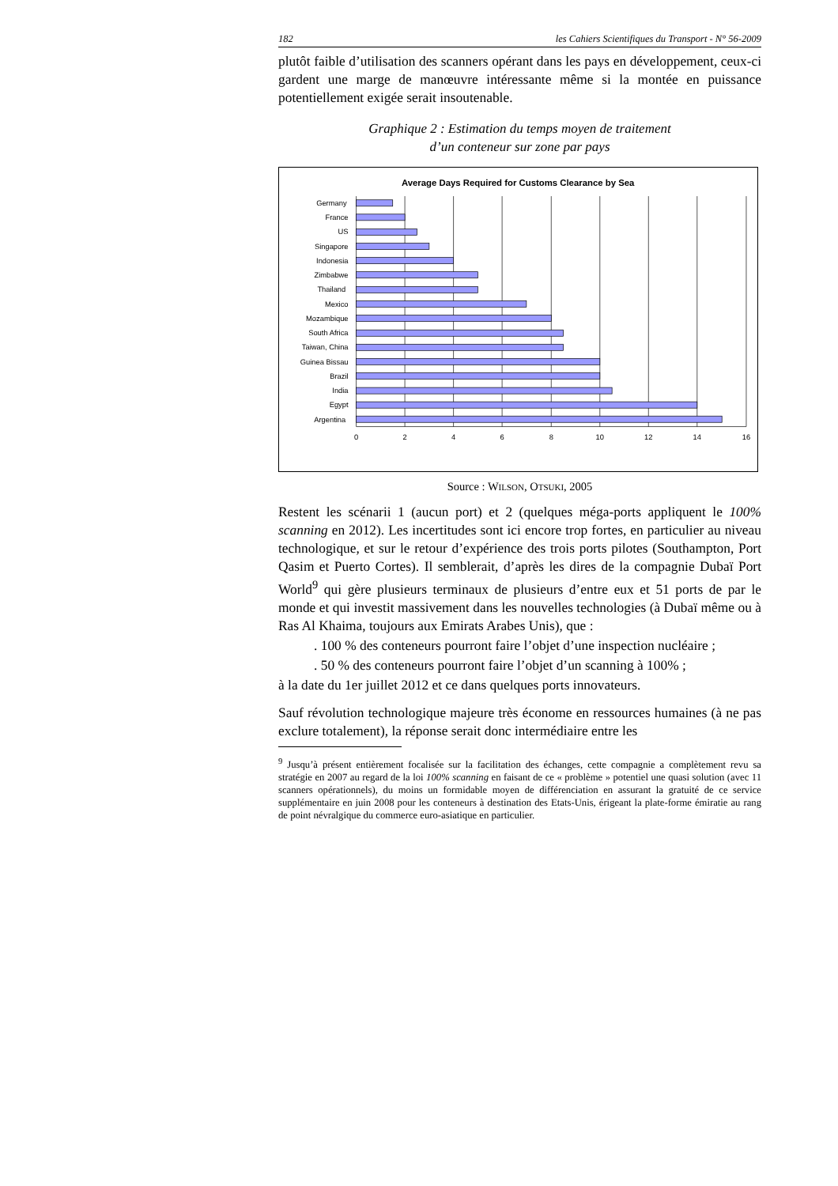182 les Cahiers Scientifiques du Transport - N° 56-2009
plutôt faible d’utilisation des scanners opérant dans les pays en dévelop­pement, ceux-ci gardent une marge de manœuvre intéressante même si la montée en puissance potentiellement exigée serait insoutenable.
Graphique 2 : Estimation du temps moyen de traitement
d’un conteneur sur zone par pays
Average Days Required for Customs Clearance by Sea
Germany
France
US
Singapore
Indonesia
Zimbabwe
Thailand
Mexico
Mozambique
South Africa
Taiwan, China
Guinea Bissau
Brazil
India
Egypt
Argentina
0
2
4
6
8
10
12
14
16
Source : WILSON, OTSUKI, 2005
Restent les scénarii 1 (aucun port) et 2 (quelques méga-ports appliquent le 100% scanning en 2012). Les incertitudes sont ici encore trop fortes, en particulier au niveau technologique, et sur le retour d’expérience des trois ports pilotes (Southampton, Port Qasim et Puerto Cortes). Il semblerait, d’après les dires de la compagnie Dubaï Port World<sup>9</sup> qui gère plusieurs ter­minaux de plusieurs d’entre eux et 51 ports de par le monde et qui investit massivement dans les nouvelles technologies (à Dubaï même ou à Ras Al Khaima, toujours aux Emirats Arabes Unis), que :
. 100 % des conteneurs pourront faire l’objet d’une inspection nu­cléaire ;
. 50 % des conteneurs pourront faire l’objet d’un scanning à 100% ;
à la date du 1er juillet 2012 et ce dans quelques ports innovateurs.
Sauf révolution technologique majeure très économe en ressources humaines (à ne pas exclure totalement), la réponse serait donc intermédiaire entre les
<sup>9</sup> Jusqu’à présent entièrement focalisée sur la facilitation des échanges, cette compagnie a complètement revu sa stratégie en 2007 au regard de la loi 100% scanning en faisant de ce « problème » potentiel une quasi solution (avec 11 scanners opérationnels), du moins un formidable moyen de différenciation en assurant la gratuité de ce service supplémentaire en juin 2008 pour les conteneurs à destination des Etats-Unis, érigeant la plate-forme émiratie au rang de point névralgique du commerce euro-asiatique en particulier.